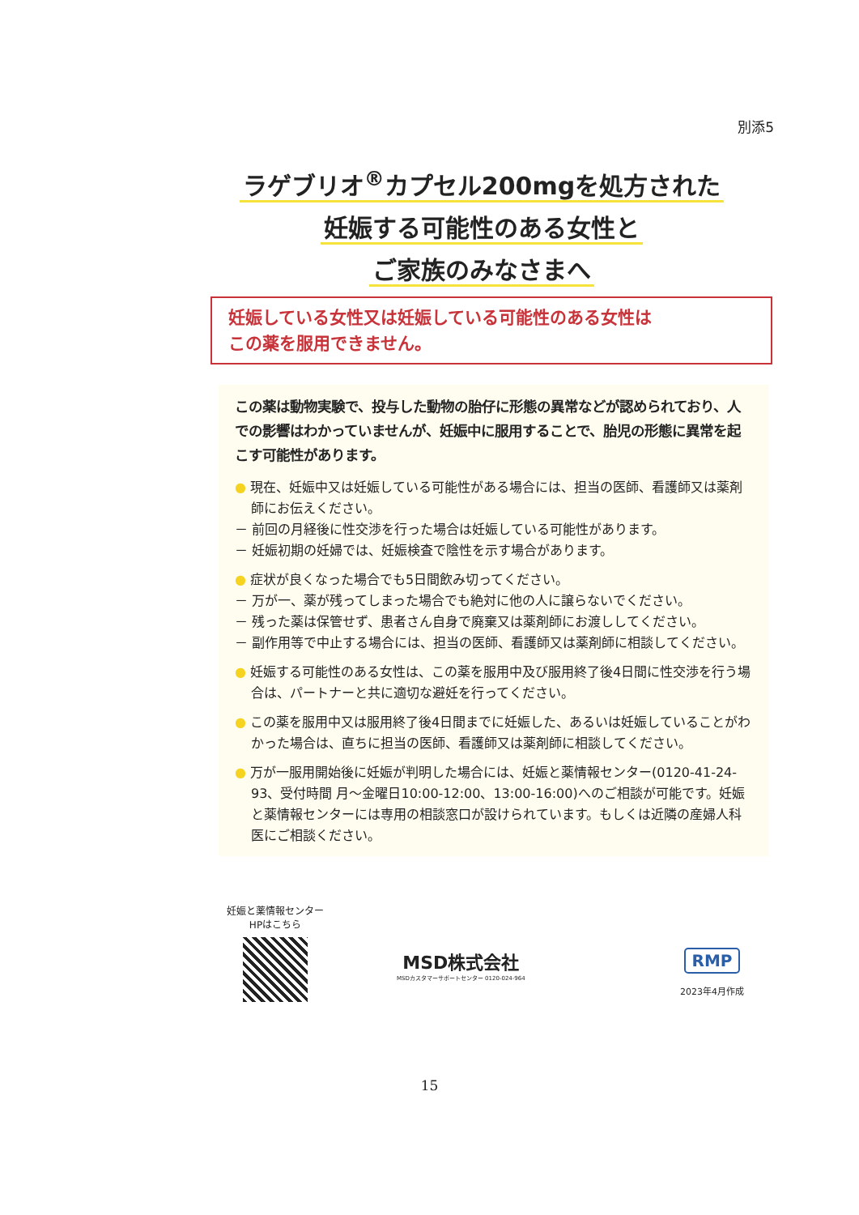別添5
ラゲブリオ<sup>®</sup>カプセル200mgを処方された
妊娠する可能性のある女性と
ご家族のみなさまへ
妊娠している女性又は妊娠している可能性のある女性は
この薬を服用できません。
この薬は動物実験で、投与した動物の胎仔に形態の異常などが認められており、人での影響はわかっていませんが、妊娠中に服用することで、胎児の形態に異常を起こす可能性があります。
● 現在、妊娠中又は妊娠している可能性がある場合には、担当の医師、看護師又は薬剤師にお伝えください。
－ 前回の月経後に性交渉を行った場合は妊娠している可能性があります。
－ 妊娠初期の妊婦では、妊娠検査で陰性を示す場合があります。
● 症状が良くなった場合でも5日間飲み切ってください。
－ 万が一、薬が残ってしまった場合でも絶対に他の人に譲らないでください。
－ 残った薬は保管せず、患者さん自身で廃棄又は薬剤師にお渡ししてください。
－ 副作用等で中止する場合には、担当の医師、看護師又は薬剤師に相談してください。
● 妊娠する可能性のある女性は、この薬を服用中及び服用終了後4日間に性交渉を行う場合は、パートナーと共に適切な避妊を行ってください。
● この薬を服用中又は服用終了後4日間までに妊娠した、あるいは妊娠していることがわかった場合は、直ちに担当の医師、看護師又は薬剤師に相談してください。
● 万が一服用開始後に妊娠が判明した場合には、妊娠と薬情報センター(0120-41-24-93、受付時間 月～金曜日10:00-12:00、13:00-16:00)へのご相談が可能です。妊娠と薬情報センターには専用の相談窓口が設けられています。もしくは近隣の産婦人科医にご相談ください。
妊娠と薬情報センター
HPはこちら
MSD株式会社
MSDカスタマーサポートセンター 0120-024-964
RMP
2023年4月作成
15